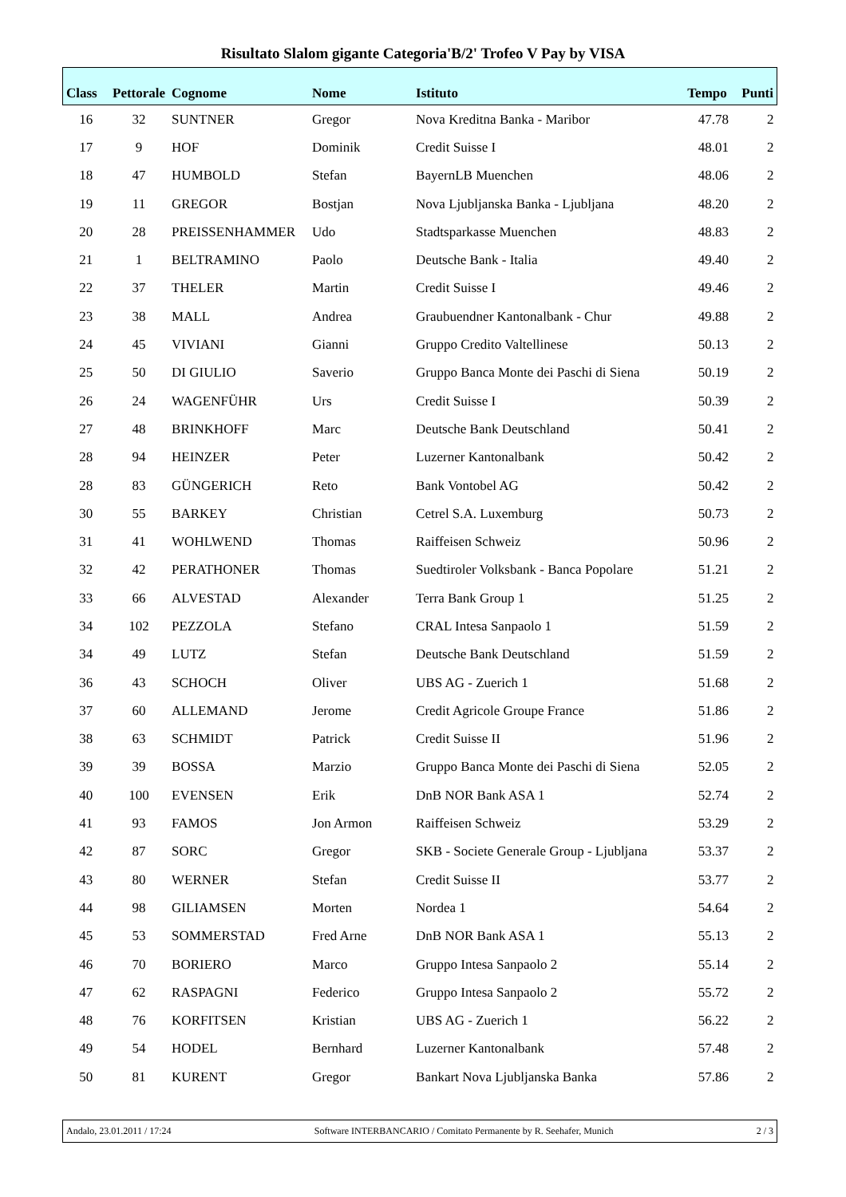Risultato Slalom gigante Categoria'B/2' Trofeo V Pay by VISA
| Class | Pettorale | Cognome | Nome | Istituto | Tempo | Punti |
| --- | --- | --- | --- | --- | --- | --- |
| 16 | 32 | SUNTNER | Gregor | Nova Kreditna Banka - Maribor | 47.78 | 2 |
| 17 | 9 | HOF | Dominik | Credit Suisse I | 48.01 | 2 |
| 18 | 47 | HUMBOLD | Stefan | BayernLB Muenchen | 48.06 | 2 |
| 19 | 11 | GREGOR | Bostjan | Nova Ljubljanska Banka - Ljubljana | 48.20 | 2 |
| 20 | 28 | PREISSENHAMMER | Udo | Stadtsparkasse Muenchen | 48.83 | 2 |
| 21 | 1 | BELTRAMINO | Paolo | Deutsche Bank - Italia | 49.40 | 2 |
| 22 | 37 | THELER | Martin | Credit Suisse I | 49.46 | 2 |
| 23 | 38 | MALL | Andrea | Graubuendner Kantonalbank - Chur | 49.88 | 2 |
| 24 | 45 | VIVIANI | Gianni | Gruppo Credito Valtellinese | 50.13 | 2 |
| 25 | 50 | DI GIULIO | Saverio | Gruppo Banca Monte dei Paschi di Siena | 50.19 | 2 |
| 26 | 24 | WAGENFÜHR | Urs | Credit Suisse I | 50.39 | 2 |
| 27 | 48 | BRINKHOFF | Marc | Deutsche Bank Deutschland | 50.41 | 2 |
| 28 | 94 | HEINZER | Peter | Luzerner Kantonalbank | 50.42 | 2 |
| 28 | 83 | GÜNGERICH | Reto | Bank Vontobel AG | 50.42 | 2 |
| 30 | 55 | BARKEY | Christian | Cetrel S.A. Luxemburg | 50.73 | 2 |
| 31 | 41 | WOHLWEND | Thomas | Raiffeisen Schweiz | 50.96 | 2 |
| 32 | 42 | PERATHONER | Thomas | Suedtiroler Volksbank - Banca Popolare | 51.21 | 2 |
| 33 | 66 | ALVESTAD | Alexander | Terra Bank Group 1 | 51.25 | 2 |
| 34 | 102 | PEZZOLA | Stefano | CRAL Intesa Sanpaolo 1 | 51.59 | 2 |
| 34 | 49 | LUTZ | Stefan | Deutsche Bank Deutschland | 51.59 | 2 |
| 36 | 43 | SCHOCH | Oliver | UBS AG - Zuerich 1 | 51.68 | 2 |
| 37 | 60 | ALLEMAND | Jerome | Credit Agricole Groupe France | 51.86 | 2 |
| 38 | 63 | SCHMIDT | Patrick | Credit Suisse II | 51.96 | 2 |
| 39 | 39 | BOSSA | Marzio | Gruppo Banca Monte dei Paschi di Siena | 52.05 | 2 |
| 40 | 100 | EVENSEN | Erik | DnB NOR Bank ASA 1 | 52.74 | 2 |
| 41 | 93 | FAMOS | Jon Armon | Raiffeisen Schweiz | 53.29 | 2 |
| 42 | 87 | SORC | Gregor | SKB - Societe Generale Group - Ljubljana | 53.37 | 2 |
| 43 | 80 | WERNER | Stefan | Credit Suisse II | 53.77 | 2 |
| 44 | 98 | GILIAMSEN | Morten | Nordea 1 | 54.64 | 2 |
| 45 | 53 | SOMMERSTAD | Fred Arne | DnB NOR Bank ASA 1 | 55.13 | 2 |
| 46 | 70 | BORIERO | Marco | Gruppo Intesa Sanpaolo 2 | 55.14 | 2 |
| 47 | 62 | RASPAGNI | Federico | Gruppo Intesa Sanpaolo 2 | 55.72 | 2 |
| 48 | 76 | KORFITSEN | Kristian | UBS AG - Zuerich 1 | 56.22 | 2 |
| 49 | 54 | HODEL | Bernhard | Luzerner Kantonalbank | 57.48 | 2 |
| 50 | 81 | KURENT | Gregor | Bankart Nova Ljubljanska Banka | 57.86 | 2 |
Andalo, 23.01.2011 / 17:24 Software INTERBANCARIO / Comitato Permanente by R. Seehafer, Munich 2 / 3